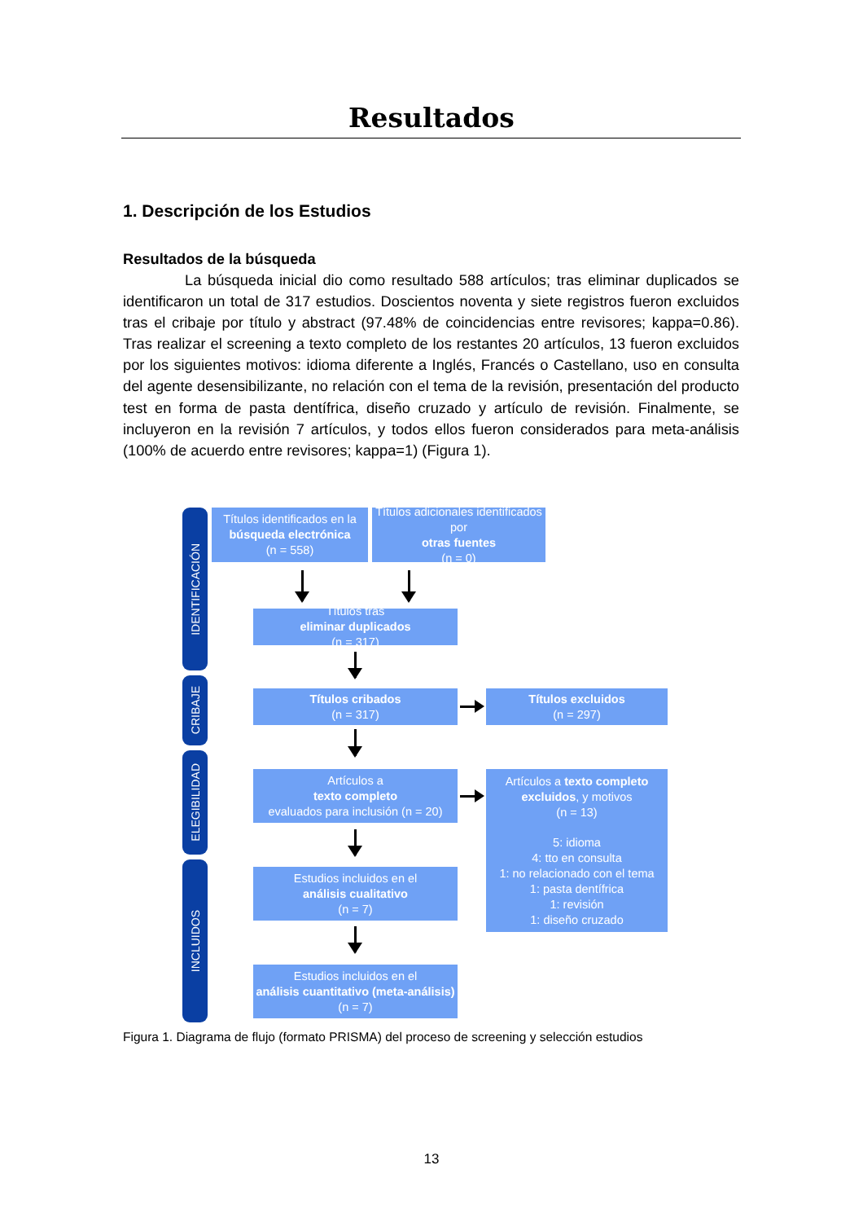Resultados
1. Descripción de los Estudios
Resultados de la búsqueda
La búsqueda inicial dio como resultado 588 artículos; tras eliminar duplicados se identificaron un total de 317 estudios. Doscientos noventa y siete registros fueron excluidos tras el cribaje por título y abstract (97.48% de coincidencias entre revisores; kappa=0.86). Tras realizar el screening a texto completo de los restantes 20 artículos, 13 fueron excluidos por los siguientes motivos: idioma diferente a Inglés, Francés o Castellano, uso en consulta del agente desensibilizante, no relación con el tema de la revisión, presentación del producto test en forma de pasta dentífrica, diseño cruzado y artículo de revisión. Finalmente, se incluyeron en la revisión 7 artículos, y todos ellos fueron considerados para meta-análisis (100% de acuerdo entre revisores; kappa=1) (Figura 1).
IDENTIFICACIÓN
CRIBAJE
ELEGIBILIDAD
INCLUIDOS
Títulos identificados en la
búsqueda electrónica
(n = 558)
Títulos adicionales identificados por
otras fuentes
(n = 0)
Títulos tras
eliminar duplicados
(n = 317)
Títulos cribados
(n = 317)
Títulos excluidos
(n = 297)
Artículos a
texto completo
evaluados para inclusión (n = 20)
Estudios incluidos en el
análisis cualitativo
(n = 7)
Estudios incluidos en el
análisis cuantitativo (meta-análisis)
(n = 7)
Artículos a texto completo excluidos, y motivos
(n = 13)
5: idioma
4: tto en consulta
1: no relacionado con el tema
1: pasta dentífrica
1: revisión
1: diseño cruzado
Figura 1. Diagrama de flujo (formato PRISMA) del proceso de screening y selección estudios
13